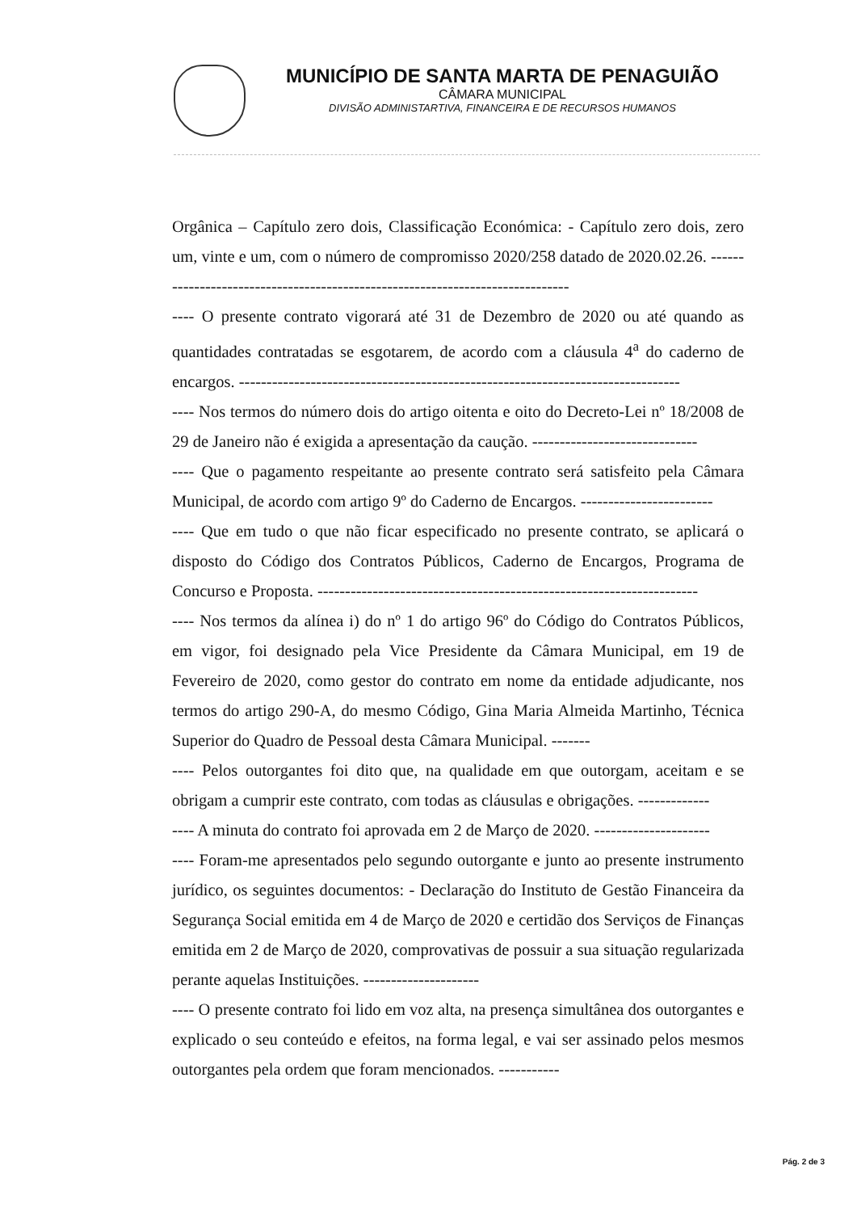MUNICÍPIO DE SANTA MARTA DE PENAGUIÃO
CÂMARA MUNICIPAL
DIVISÃO ADMINISTARTIVA, FINANCEIRA E DE RECURSOS HUMANOS
Orgânica – Capítulo zero dois, Classificação Económica: - Capítulo zero dois, zero um, vinte e um, com o número de compromisso 2020/258 datado de 2020.02.26. ------------------------------------------------------------------------------
---- O presente contrato vigorará até 31 de Dezembro de 2020 ou até quando as quantidades contratadas se esgotarem, de acordo com a cláusula 4<sup>a</sup> do caderno de encargos. --------------------------------------------------------------------------------
---- Nos termos do número dois do artigo oitenta e oito do Decreto-Lei nº 18/2008 de 29 de Janeiro não é exigida a apresentação da caução. ------------------------------
---- Que o pagamento respeitante ao presente contrato será satisfeito pela Câmara Municipal, de acordo com artigo 9º do Caderno de Encargos. ------------------------
---- Que em tudo o que não ficar especificado no presente contrato, se aplicará o disposto do Código dos Contratos Públicos, Caderno de Encargos, Programa de Concurso e Proposta. ---------------------------------------------------------------------
---- Nos termos da alínea i) do nº 1 do artigo 96º do Código do Contratos Públicos, em vigor, foi designado pela Vice Presidente da Câmara Municipal, em 19 de Fevereiro de 2020, como gestor do contrato em nome da entidade adjudicante, nos termos do artigo 290-A, do mesmo Código, Gina Maria Almeida Martinho, Técnica Superior do Quadro de Pessoal desta Câmara Municipal. -------
---- Pelos outorgantes foi dito que, na qualidade em que outorgam, aceitam e se obrigam a cumprir este contrato, com todas as cláusulas e obrigações. -------------
---- A minuta do contrato foi aprovada em 2 de Março de 2020. ---------------------
---- Foram-me apresentados pelo segundo outorgante e junto ao presente instrumento jurídico, os seguintes documentos: - Declaração do Instituto de Gestão Financeira da Segurança Social emitida em 4 de Março de 2020 e certidão dos Serviços de Finanças emitida em 2 de Março de 2020, comprovativas de possuir a sua situação regularizada perante aquelas Instituições. ---------------------
---- O presente contrato foi lido em voz alta, na presença simultânea dos outorgantes e explicado o seu conteúdo e efeitos, na forma legal, e vai ser assinado pelos mesmos outorgantes pela ordem que foram mencionados. -----------
Pág. 2 de 3